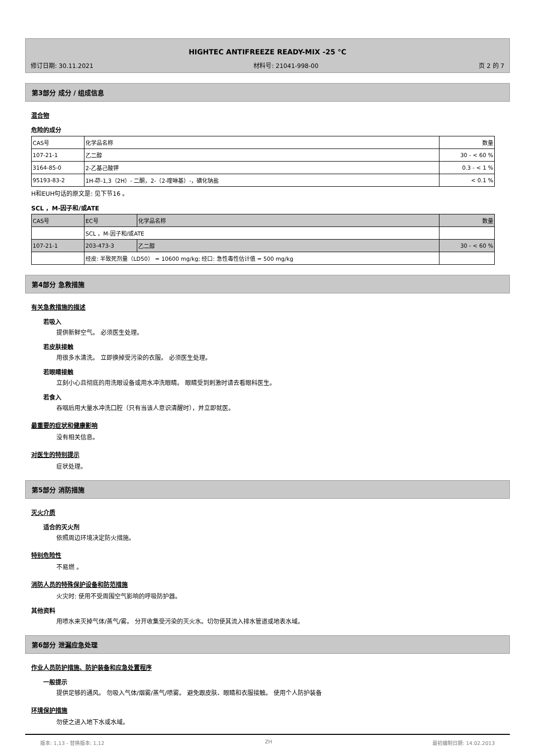HIGHTEC ANTIFREEZE READY-MIX -25 °C
修订日期: 30.11.2021 材料号: 21041-998-00 页 2 的 7
第3部分 成分 / 组成信息
混合物
危险的成分
| CAS号 | 化学品名称 | 数量 |
| --- | --- | --- |
| 107-21-1 | 乙二醇 | 30 - < 60 % |
| 3164-85-0 | 2-乙基己酸钾 | 0.3 - < 1 % |
| 95193-83-2 | 1H-茚-1,3（2H）- 二酮，2-（2-喹啉基）-，磺化钠盐 | < 0.1 % |
H和EUH句话的原文是: 见下节16 。
SCL ，M-因子和/或ATE
| CAS号 | EC号 | 化学品名称 | 数量 |
| | SCL ，M-因子和/或ATE | | |
| 107-21-1 | 203-473-3 | 乙二醇 | 30 - < 60 % |
| | 经皮: 半致死剂量（LD50） = 10600 mg/kg; 经口: 急性毒性估计值 = 500 mg/kg | | |
第4部分 急救措施
有关急救措施的描述
若吸入
提供新鲜空气。 必须医生处理。
若皮肤接触
用很多水清洗。 立即换掉受污染的衣服。 必须医生处理。
若眼睛接触
立刻小心且彻底的用洗眼设备或用水冲洗眼睛。 眼睛受到刺激时请去看眼科医生。
若食入
吞咽后用大量水冲洗口腔（只有当该人意识清醒时），并立即就医。
最重要的症状和健康影响
没有相关信息。
对医生的特别提示
症状处理。
第5部分 消防措施
灭火介质
适合的灭火剂
依照周边环境决定防火措施。
特别危险性
不易燃 。
消防人员的特殊保护设备和防范措施
火灾时: 使用不受周围空气影响的呼吸防护器。
其他资料
用喷水来灭掉气体/蒸气/雾。 分开收集受污染的灭火水。切勿使其流入排水管道或地表水域。
第6部分 泄漏应急处理
作业人员防护措施、防护装备和应急处置程序
一般提示
提供足够的通风。 勿吸入气体/烟雾/蒸气/喷雾。 避免跟皮肤、眼睛和衣服接触。 使用个人防护装备
环境保护措施
勿使之进入地下水或水域。
版本: 1,13 - 替换版本: 1,12 ZH 最初编制日期: 14.02.2013